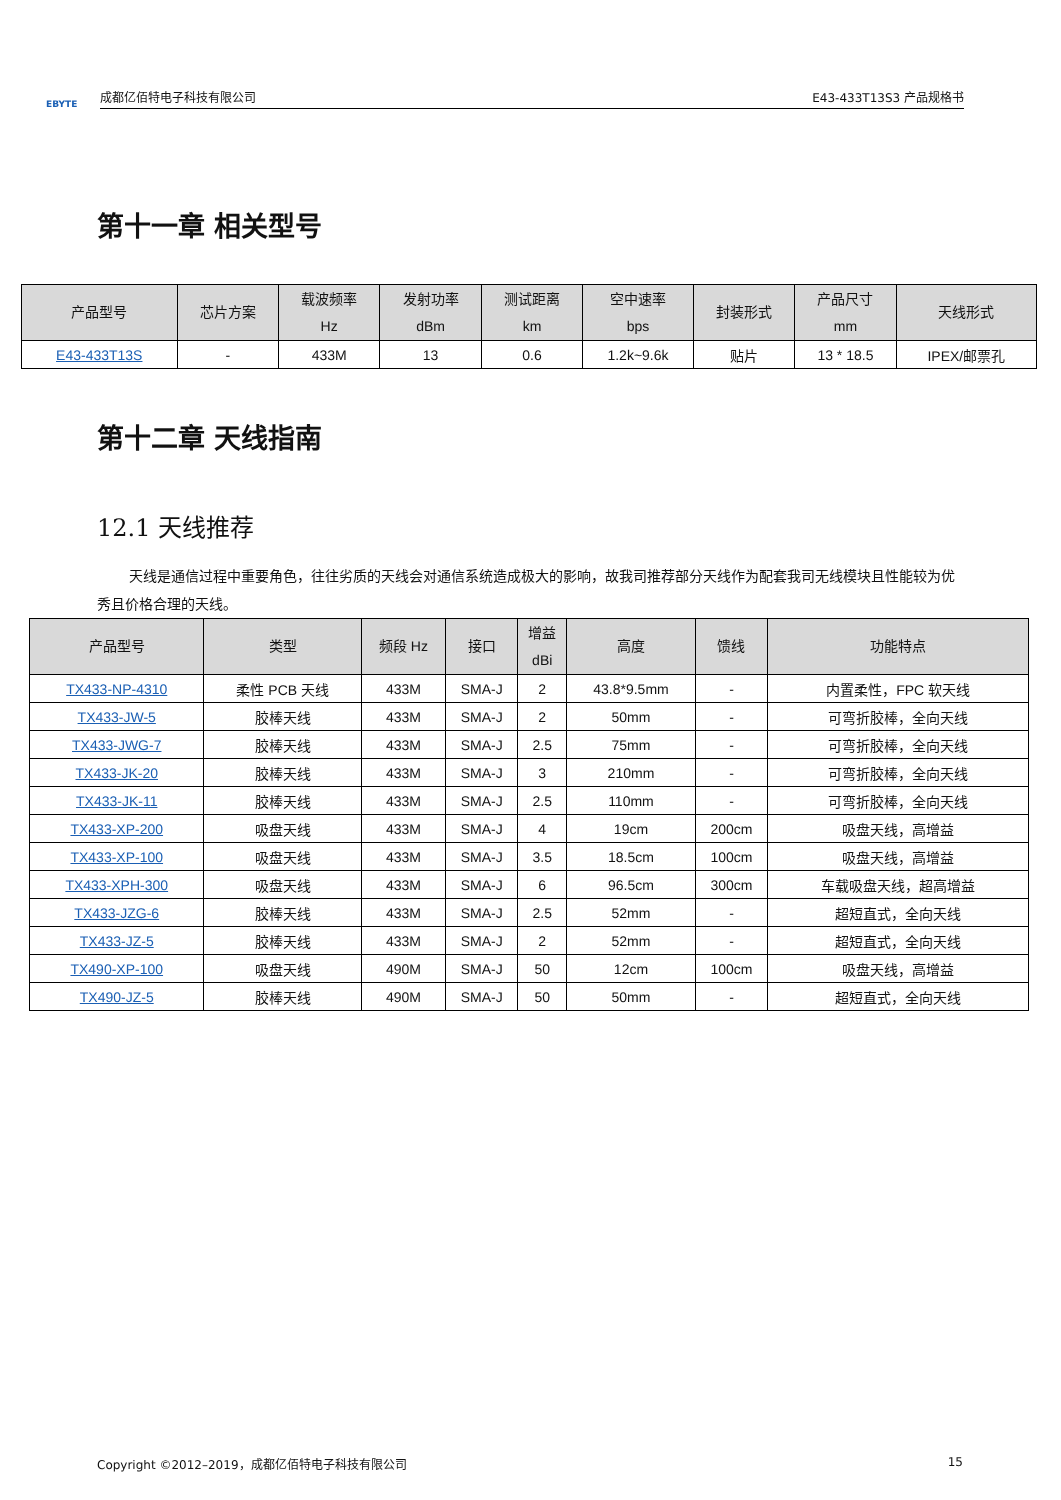EBYTE
成都亿佰特电子科技有限公司 E43-433T13S3 产品规格书
第十一章 相关型号
| 产品型号 | 芯片方案 | 载波频率 Hz | 发射功率 dBm | 测试距离 km | 空中速率 bps | 封装形式 | 产品尺寸 mm | 天线形式 |
| --- | --- | --- | --- | --- | --- | --- | --- | --- |
| E43-433T13S | - | 433M | 13 | 0.6 | 1.2k~9.6k | 贴片 | 13 * 18.5 | IPEX/邮票孔 |
第十二章 天线指南
12.1 天线推荐
天线是通信过程中重要角色，往往劣质的天线会对通信系统造成极大的影响，故我司推荐部分天线作为配套我司无线模块且性能较为优秀且价格合理的天线。
| 产品型号 | 类型 | 频段 Hz | 接口 | 增益 dBi | 高度 | 馈线 | 功能特点 |
| --- | --- | --- | --- | --- | --- | --- | --- |
| TX433-NP-4310 | 柔性 PCB 天线 | 433M | SMA-J | 2 | 43.8*9.5mm | - | 内置柔性，FPC 软天线 |
| TX433-JW-5 | 胶棒天线 | 433M | SMA-J | 2 | 50mm | - | 可弯折胶棒，全向天线 |
| TX433-JWG-7 | 胶棒天线 | 433M | SMA-J | 2.5 | 75mm | - | 可弯折胶棒，全向天线 |
| TX433-JK-20 | 胶棒天线 | 433M | SMA-J | 3 | 210mm | - | 可弯折胶棒，全向天线 |
| TX433-JK-11 | 胶棒天线 | 433M | SMA-J | 2.5 | 110mm | - | 可弯折胶棒，全向天线 |
| TX433-XP-200 | 吸盘天线 | 433M | SMA-J | 4 | 19cm | 200cm | 吸盘天线，高增益 |
| TX433-XP-100 | 吸盘天线 | 433M | SMA-J | 3.5 | 18.5cm | 100cm | 吸盘天线，高增益 |
| TX433-XPH-300 | 吸盘天线 | 433M | SMA-J | 6 | 96.5cm | 300cm | 车载吸盘天线，超高增益 |
| TX433-JZG-6 | 胶棒天线 | 433M | SMA-J | 2.5 | 52mm | - | 超短直式，全向天线 |
| TX433-JZ-5 | 胶棒天线 | 433M | SMA-J | 2 | 52mm | - | 超短直式，全向天线 |
| TX490-XP-100 | 吸盘天线 | 490M | SMA-J | 50 | 12cm | 100cm | 吸盘天线，高增益 |
| TX490-JZ-5 | 胶棒天线 | 490M | SMA-J | 50 | 50mm | - | 超短直式，全向天线 |
Copyright ©2012–2019，成都亿佰特电子科技有限公司 15